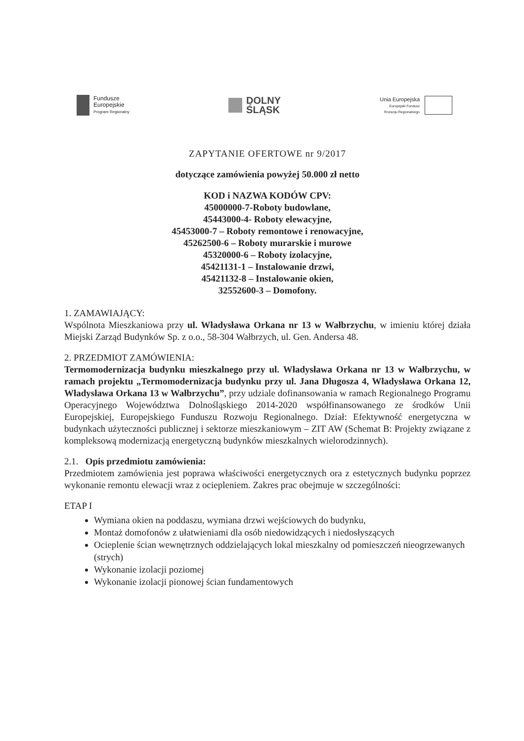Fundusze
Europejskie
Program Regionalny
DOLNY
ŚLĄSK
Unia Europejska
Europejski Fundusz
Rozwoju Regionalnego
ZAPYTANIE OFERTOWE nr 9/2017
dotyczące zamówienia powyżej 50.000 zł netto
KOD i NAZWA KODÓW CPV:
45000000-7-Roboty budowlane,
45443000-4- Roboty elewacyjne,
45453000-7 – Roboty remontowe i renowacyjne,
45262500-6 – Roboty murarskie i murowe
45320000-6 – Roboty izolacyjne,
45421131-1 – Instalowanie drzwi,
45421132-8 – Instalowanie okien,
32552600-3 – Domofony.
1. ZAMAWIAJĄCY:
Wspólnota Mieszkaniowa przy ul. Władysława Orkana nr 13 w Wałbrzychu, w imieniu której działa Miejski Zarząd Budynków Sp. z o.o., 58-304 Wałbrzych, ul. Gen. Andersa 48.
2. PRZEDMIOT ZAMÓWIENIA:
Termomodernizacja budynku mieszkalnego przy ul. Władysława Orkana nr 13 w Wałbrzychu, w ramach projektu „Termomodernizacja budynku przy ul. Jana Długosza 4, Władysława Orkana 12, Władysława Orkana 13 w Wałbrzychu”, przy udziale dofinansowania w ramach Regionalnego Programu Operacyjnego Województwa Dolnośląskiego 2014-2020 współfinansowanego ze środków Unii Europejskiej, Europejskiego Funduszu Rozwoju Regionalnego. Dział: Efektywność energetyczna w budynkach użyteczności publicznej i sektorze mieszkaniowym – ZIT AW (Schemat B: Projekty związane z kompleksową modernizacją energetyczną budynków mieszkalnych wielorodzinnych).
2.1. Opis przedmiotu zamówienia:
Przedmiotem zamówienia jest poprawa właściwości energetycznych ora z estetycznych budynku poprzez wykonanie remontu elewacji wraz z ociepleniem. Zakres prac obejmuje w szczególności:
ETAP I
Wymiana okien na poddaszu, wymiana drzwi wejściowych do budynku,
Montaż domofonów z ułatwieniami dla osób niedowidzących i niedosłyszących
Ocieplenie ścian wewnętrznych oddzielających lokal mieszkalny od pomieszczeń nieogrzewanych (strych)
Wykonanie izolacji poziomej
Wykonanie izolacji pionowej ścian fundamentowych